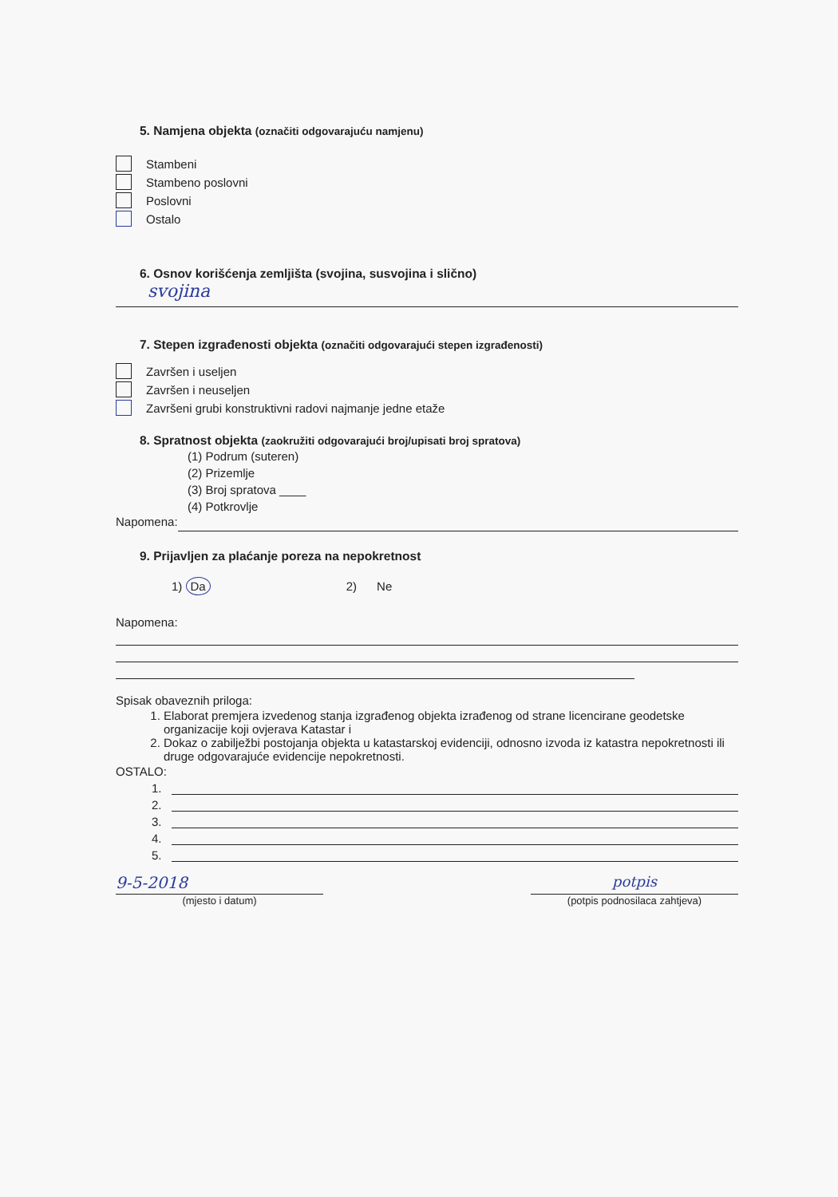5. Namjena objekta (označiti odgovarajuću namjenu)
Stambeni
Stambeno poslovni
Poslovni
Ostalo
6. Osnov korišćenja zemljišta (svojina, susvojina i slično)
svojina
7. Stepen izgrađenosti objekta (označiti odgovarajući stepen izgrađenosti)
Završen i useljen
Završen i neuseljen
Završeni grubi konstruktivni radovi najmanje jedne etaže
8. Spratnost objekta (zaokružiti odgovarajući broj/upisati broj spratova)
(1) Podrum (suteren)
(2) Prizemlje
(3) Broj spratova ____
(4) Potkrovlje
Napomena:
9. Prijavljen za plaćanje poreza na nepokretnost
1) Da 2) Ne
Napomena:
Spisak obaveznih priloga:
1. Elaborat premjera izvedenog stanja izgrađenog objekta izrađenog od strane licencirane geodetske organizacije koji ovjerava Katastar i
2. Dokaz o zabilježbi postojanja objekta u katastarskoj evidenciji, odnosno izvoda iz katastra nepokretnosti ili druge odgovarajuće evidencije nepokretnosti.
OSTALO:
1.
2.
3.
4.
5.
9-5-2018
(mjesto i datum)
potpis
(potpis podnosilaca zahtjeva)